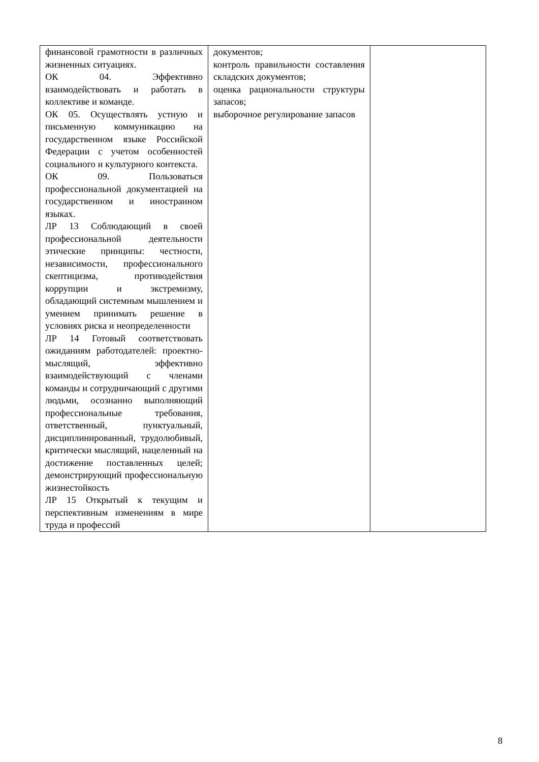| финансовой грамотности в различных жизненных ситуациях. ОК 04. Эффективно взаимодействовать и работать в коллективе и команде. ОК 05. Осуществлять устную и письменную коммуникацию на государственном языке Российской Федерации с учетом особенностей социального и культурного контекста. ОК 09. Пользоваться профессиональной документацией на государственном и иностранном языках. ЛР 13 Соблюдающий в своей профессиональной деятельности этические принципы: честности, независимости, профессионального скептицизма, противодействия коррупции и экстремизму, обладающий системным мышлением и умением принимать решение в условиях риска и неопределенности ЛР 14 Готовый соответствовать ожиданиям работодателей: проектно-мыслящий, эффективно взаимодействующий с членами команды и сотрудничающий с другими людьми, осознанно выполняющий профессиональные требования, ответственный, пунктуальный, дисциплинированный, трудолюбивый, критически мыслящий, нацеленный на достижение поставленных целей; демонстрирующий профессиональную жизнестойкость ЛР 15 Открытый к текущим и перспективным изменениям в мире труда и профессий | документов; контроль правильности составления складских документов; оценка рациональности структуры запасов; выборочное регулирование запасов | |
8